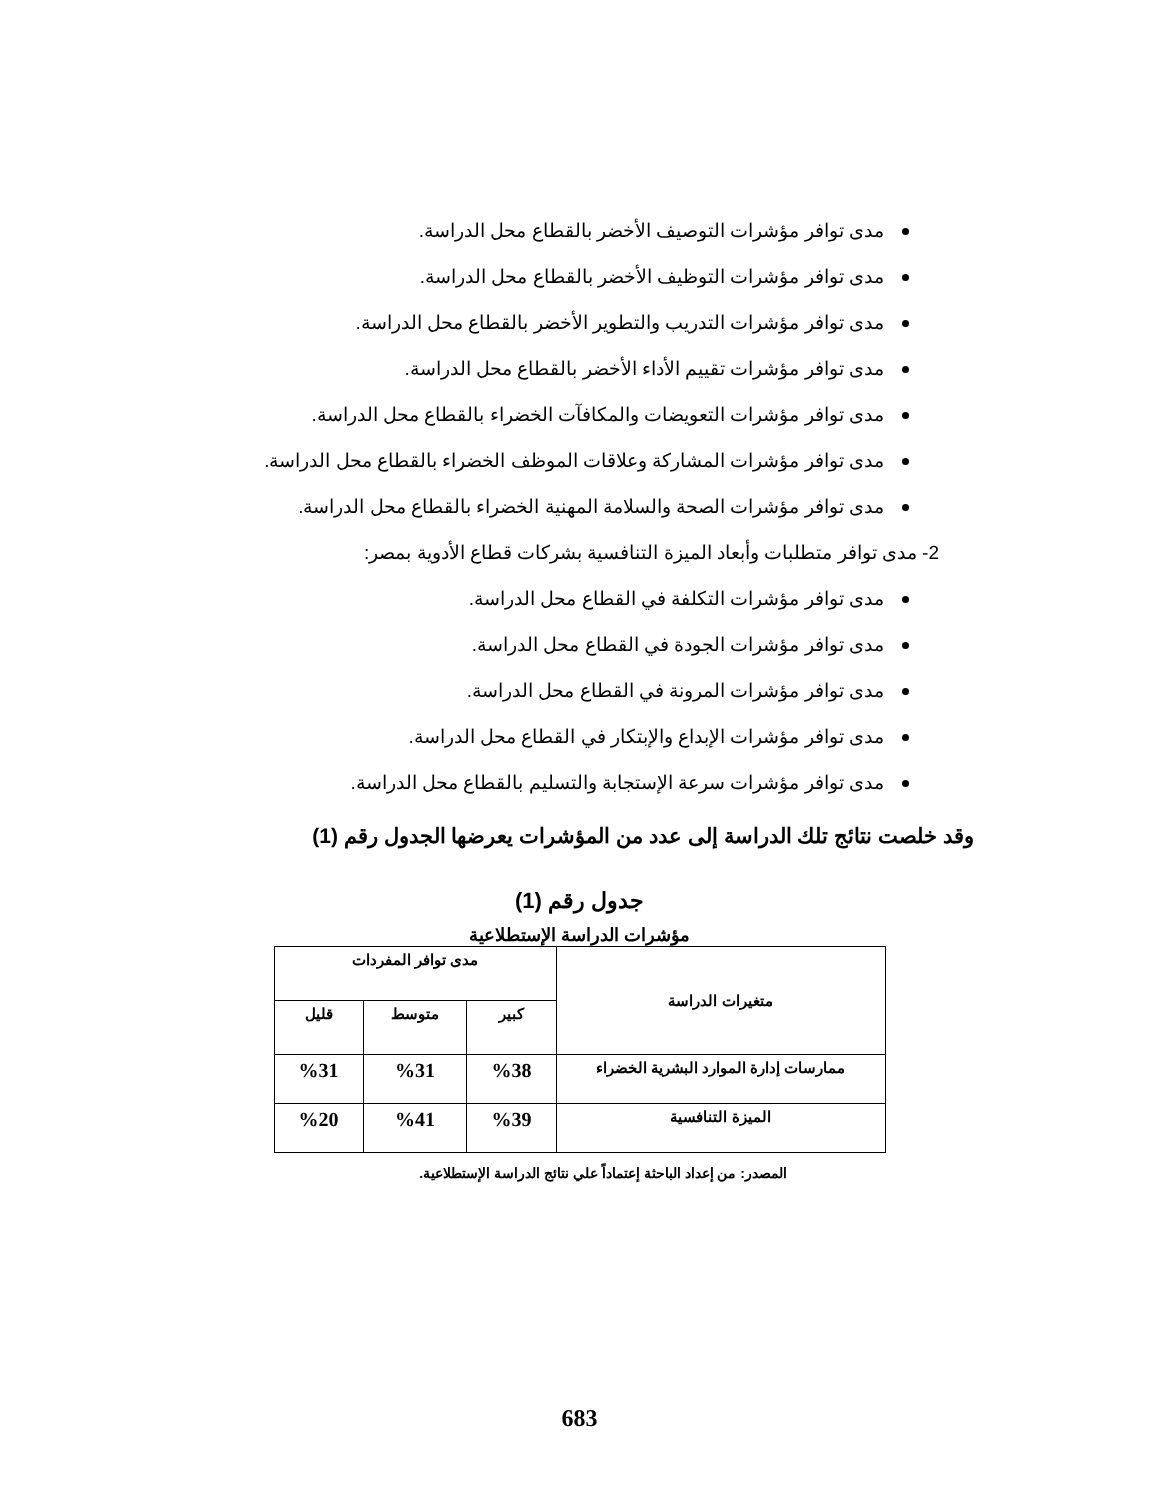مدى توافر مؤشرات التوصيف الأخضر بالقطاع محل الدراسة.
مدى توافر مؤشرات التوظيف الأخضر بالقطاع محل الدراسة.
مدى توافر مؤشرات التدريب والتطوير الأخضر بالقطاع محل الدراسة.
مدى توافر مؤشرات تقييم الأداء الأخضر بالقطاع محل الدراسة.
مدى توافر مؤشرات التعويضات والمكافآت الخضراء بالقطاع محل الدراسة.
مدى توافر مؤشرات المشاركة وعلاقات الموظف الخضراء بالقطاع محل الدراسة.
مدى توافر مؤشرات الصحة والسلامة المهنية الخضراء بالقطاع محل الدراسة.
2- مدى توافر متطلبات وأبعاد الميزة التنافسية بشركات قطاع الأدوية بمصر:
مدى توافر مؤشرات التكلفة في القطاع محل الدراسة.
مدى توافر مؤشرات الجودة في القطاع محل الدراسة.
مدى توافر مؤشرات المرونة في القطاع محل الدراسة.
مدى توافر مؤشرات الإبداع والإبتكار في القطاع محل الدراسة.
مدى توافر مؤشرات سرعة الإستجابة والتسليم بالقطاع محل الدراسة.
وقد خلصت نتائج تلك الدراسة إلى عدد من المؤشرات يعرضها الجدول رقم (1)
جدول رقم (1)
مؤشرات الدراسة الإستطلاعية
| متغيرات الدراسة | مدى توافر المفردات | | |
| --- | --- | --- | --- |
| | كبير | متوسط | قليل |
| ممارسات إدارة الموارد البشرية الخضراء | %38 | %31 | %31 |
| الميزة التنافسية | %39 | %41 | %20 |
المصدر: من إعداد الباحثة إعتماداً علي نتائج الدراسة الإستطلاعية.
683